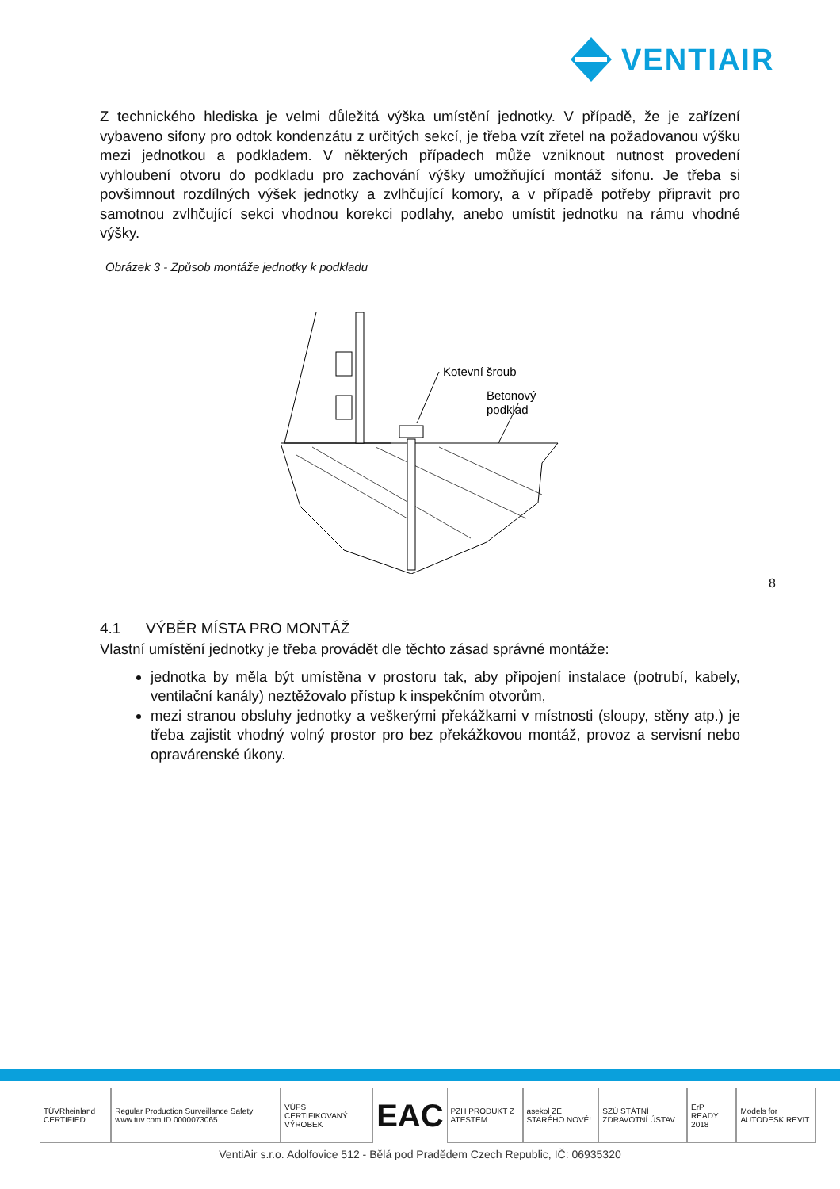VENTIAIR
Z technického hlediska je velmi důležitá výška umístění jednotky. V případě, že je zařízení vybaveno sifony pro odtok kondenzátu z určitých sekcí, je třeba vzít zřetel na požadovanou výšku mezi jednotkou a podkladem. V některých případech může vzniknout nutnost provedení vyhloubení otvoru do podkladu pro zachování výšky umožňující montáž sifonu. Je třeba si povšimnout rozdílných výšek jednotky a zvlhčující komory, a v případě potřeby připravit pro samotnou zvlhčující sekci vhodnou korekci podlahy, anebo umístit jednotku na rámu vhodné výšky.
Obrázek 3 - Způsob montáže jednotky k podkladu
Kotevní šroub
Betonový
podklad
4.1 VÝBĚR MÍSTA PRO MONTÁŽ
Vlastní umístění jednotky je třeba provádět dle těchto zásad správné montáže:
jednotka by měla být umístěna v prostoru tak, aby připojení instalace (potrubí, kabely, ventilační kanály) neztěžovalo přístup k inspekčním otvorům,
mezi stranou obsluhy jednotky a veškerými překážkami v místnosti (sloupy, stěny atp.) je třeba zajistit vhodný volný prostor pro bez překážkovou montáž, provoz a servisní nebo opravárenské úkony.
8
TÜVRheinland CERTIFIED
Regular Production Surveillance Safety www.tuv.com ID 0000073065
VÚPS CERTIFIKOVANÝ VÝROBEK
EAC
PZH PRODUKT Z ATESTEM asekol ZE STARÉHO NOVÉ! SZÚ STÁTNÍ ZDRAVOTNÍ ÚSTAV ErP READY 2018 Models for AUTODESK REVIT
VentiAir s.r.o. Adolfovice 512 - Bělá pod Pradědem Czech Republic, IČ: 06935320